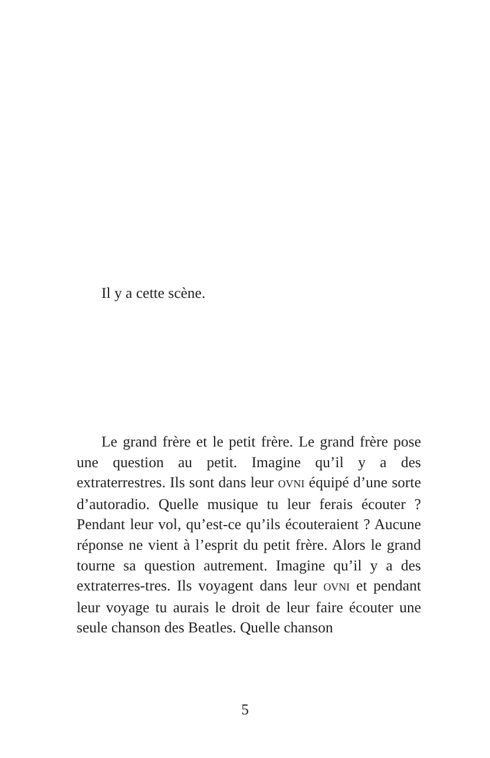Il y a cette scène.
Le grand frère et le petit frère. Le grand frère pose une question au petit. Imagine qu’il y a des extraterrestres. Ils sont dans leur OVNI équipé d’une sorte d’autoradio. Quelle musique tu leur ferais écouter ? Pendant leur vol, qu’est-ce qu’ils écouteraient ? Aucune réponse ne vient à l’esprit du petit frère. Alors le grand tourne sa question autrement. Imagine qu’il y a des extraterres-tres. Ils voyagent dans leur OVNI et pendant leur voyage tu aurais le droit de leur faire écouter une seule chanson des Beatles. Quelle chanson
5